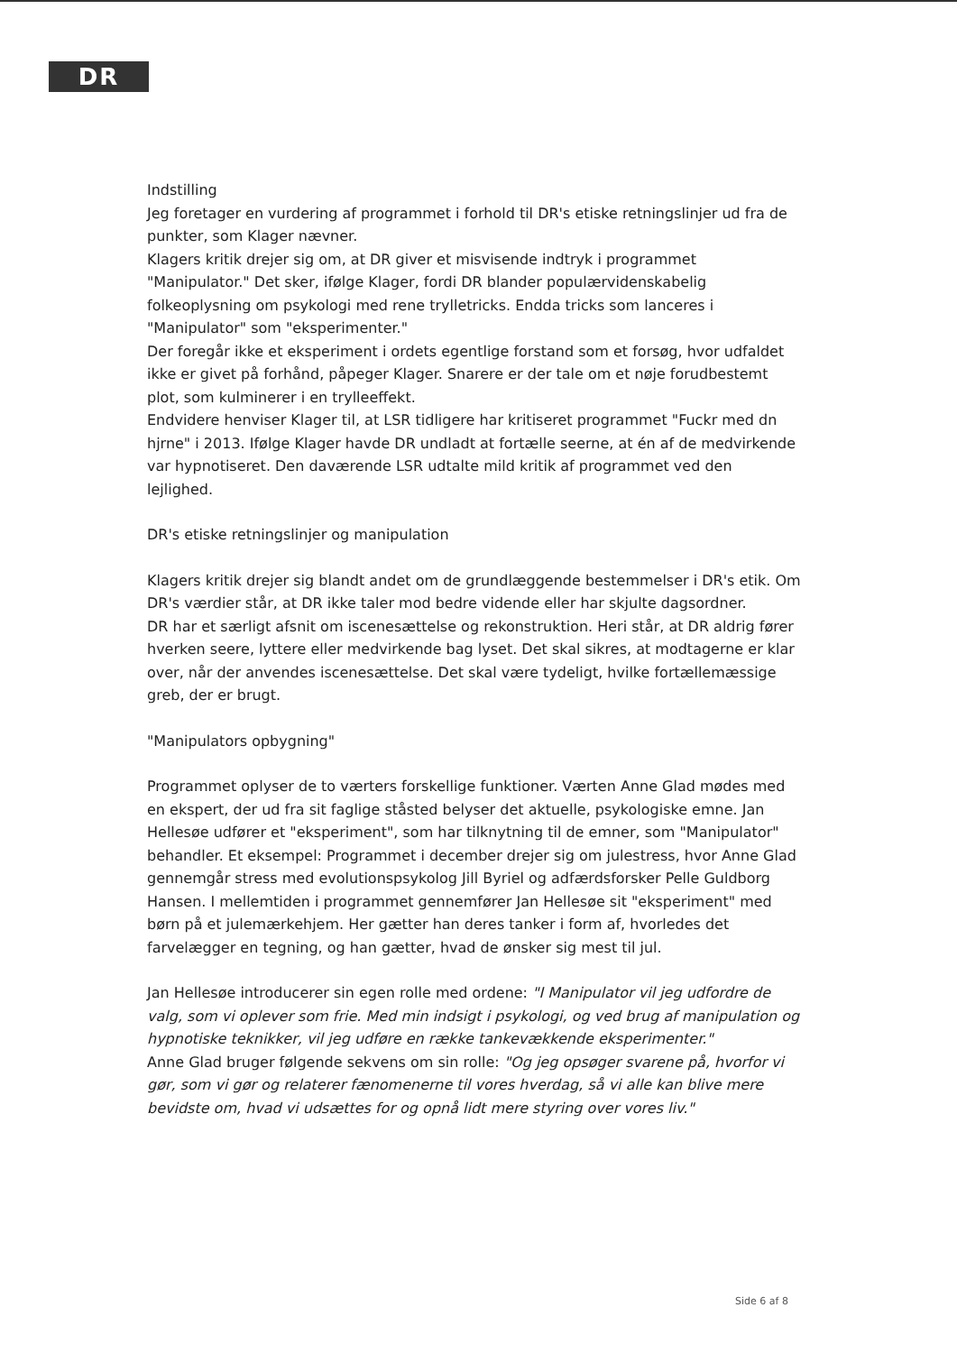DR
Indstilling
Jeg foretager en vurdering af programmet i forhold til DR's etiske retningslinjer ud fra de punkter, som Klager nævner.
Klagers kritik drejer sig om, at DR giver et misvisende indtryk i programmet "Manipulator." Det sker, ifølge Klager, fordi DR blander populærvidenskabelig folkeoplysning om psykologi med rene trylletricks. Endda tricks som lanceres i "Manipulator" som "eksperimenter."
Der foregår ikke et eksperiment i ordets egentlige forstand som et forsøg, hvor udfaldet ikke er givet på forhånd, påpeger Klager. Snarere er der tale om et nøje forudbestemt plot, som kulminerer i en trylleeffekt.
Endvidere henviser Klager til, at LSR tidligere har kritiseret programmet "Fuckr med dn hjrne" i 2013. Ifølge Klager havde DR undladt at fortælle seerne, at én af de medvirkende var hypnotiseret. Den daværende LSR udtalte mild kritik af programmet ved den lejlighed.
DR's etiske retningslinjer og manipulation
Klagers kritik drejer sig blandt andet om de grundlæggende bestemmelser i DR's etik. Om DR's værdier står, at DR ikke taler mod bedre vidende eller har skjulte dagsordner.
DR har et særligt afsnit om iscenesættelse og rekonstruktion. Heri står, at DR aldrig fører hverken seere, lyttere eller medvirkende bag lyset. Det skal sikres, at modtagerne er klar over, når der anvendes iscenesættelse. Det skal være tydeligt, hvilke fortællemæssige greb, der er brugt.
"Manipulators opbygning"
Programmet oplyser de to værters forskellige funktioner. Værten Anne Glad mødes med en ekspert, der ud fra sit faglige ståsted belyser det aktuelle, psykologiske emne. Jan Hellesøe udfører et "eksperiment", som har tilknytning til de emner, som "Manipulator" behandler. Et eksempel: Programmet i december drejer sig om julestress, hvor Anne Glad gennemgår stress med evolutionspsykolog Jill Byriel og adfærdsforsker Pelle Guldborg Hansen. I mellemtiden i programmet gennemfører Jan Hellesøe sit "eksperiment" med børn på et julemærkehjem. Her gætter han deres tanker i form af, hvorledes det farvelægger en tegning, og han gætter, hvad de ønsker sig mest til jul.
Jan Hellesøe introducerer sin egen rolle med ordene: "I Manipulator vil jeg udfordre de valg, som vi oplever som frie. Med min indsigt i psykologi, og ved brug af manipulation og hypnotiske teknikker, vil jeg udføre en række tankevækkende eksperimenter."
Anne Glad bruger følgende sekvens om sin rolle: "Og jeg opsøger svarene på, hvorfor vi gør, som vi gør og relaterer fænomenerne til vores hverdag, så vi alle kan blive mere bevidste om, hvad vi udsættes for og opnå lidt mere styring over vores liv."
Side 6 af 8